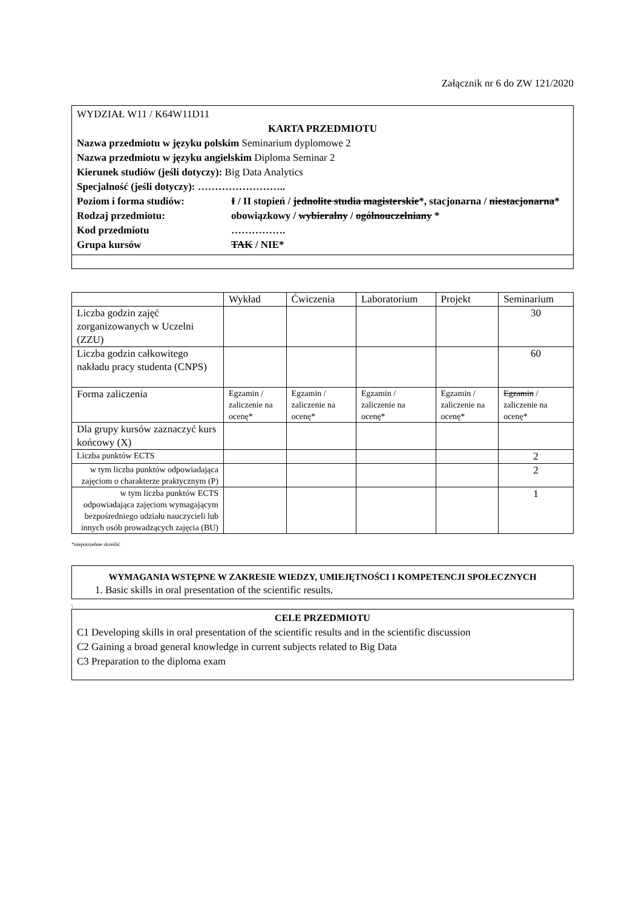Załącznik nr 6 do ZW 121/2020
WYDZIAŁ W11 / K64W11D11
KARTA PRZEDMIOTU
Nazwa przedmiotu w języku polskim Seminarium dyplomowe 2
Nazwa przedmiotu w języku angielskim Diploma Seminar 2
Kierunek studiów (jeśli dotyczy): Big Data Analytics
Specjalność (jeśli dotyczy): ……………………..
Poziom i forma studiów:
I / II stopień / jednolite studia magisterskie*, stacjonarna / niestacjonarna*
Rodzaj przedmiotu:
obowiązkowy / wybieralny / ogólnouczelniany *
Kod przedmiotu
…………….
Grupa kursów
TAK / NIE*
| | Wykład | Ćwiczenia | Laboratorium | Projekt | Seminarium |
| Liczba godzin zajęć zorganizowanych w Uczelni (ZZU) | | | | | 30 |
| Liczba godzin całkowitego nakładu pracy studenta (CNPS) | | | | | 60 |
| Forma zaliczenia | Egzamin / zaliczenie na ocenę* | Egzamin / zaliczenie na ocenę* | Egzamin / zaliczenie na ocenę* | Egzamin / zaliczenie na ocenę* | Egzamin / zaliczenie na ocenę* |
| Dla grupy kursów zaznaczyć kurs końcowy (X) | | | | | |
| Liczba punktów ECTS | | | | | 2 |
| w tym liczba punktów odpowiadająca zajęciom o charakterze praktycznym (P) | | | | | 2 |
| w tym liczba punktów ECTS odpowiadająca zajęciom wymagającym bezpośredniego udziału nauczycieli lub innych osób prowadzących zajęcia (BU) | | | | | 1 |
*niepotrzebne skreślić
WYMAGANIA WSTĘPNE W ZAKRESIE WIEDZY, UMIEJĘTNOŚCI I KOMPETENCJI SPOŁECZNYCH
1. Basic skills in oral presentation of the scientific results.
\
CELE PRZEDMIOTU
C1 Developing skills in oral presentation of the scientific results and in the scientific discussion
C2 Gaining a broad general knowledge in current subjects related to Big Data
C3 Preparation to the diploma exam